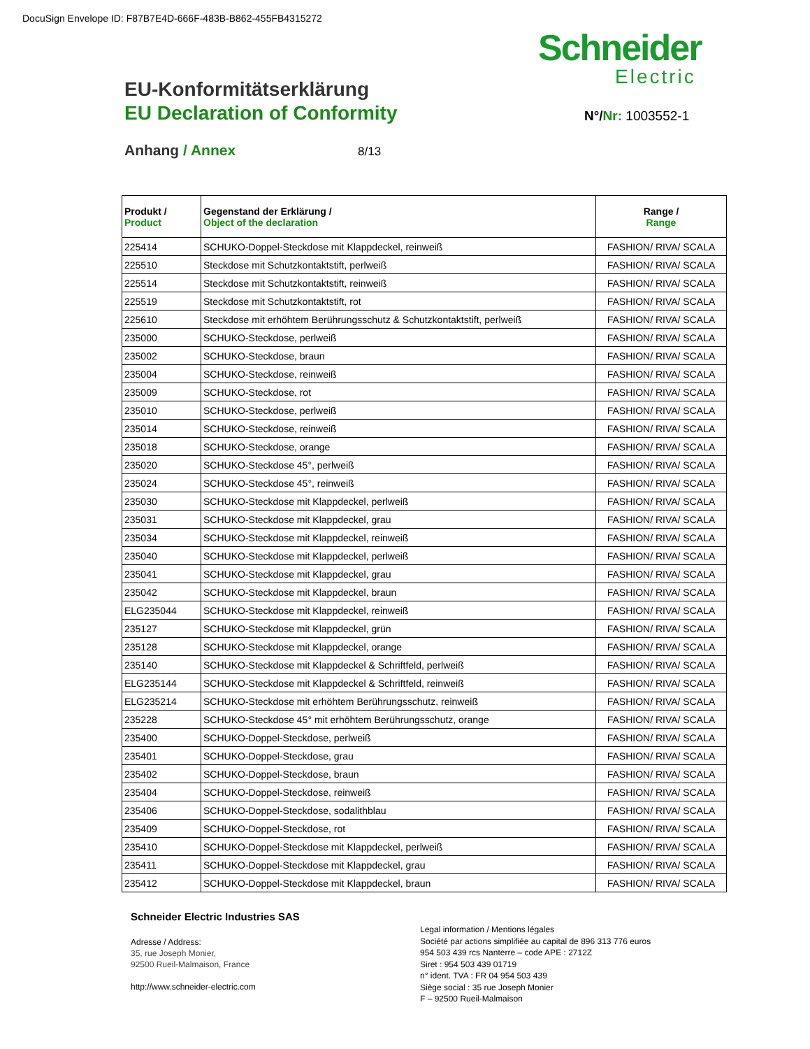DocuSign Envelope ID: F87B7E4D-666F-483B-B862-455FB4315272
Schneider
Electric
EU-Konformitätserklärung
EU Declaration of Conformity N°/Nr: 1003552-1
Anhang / Annex 8/13
| Produkt / Product | Gegenstand der Erklärung / Object of the declaration | Range / Range |
| --- | --- | --- |
| 225414 | SCHUKO-Doppel-Steckdose mit Klappdeckel, reinweiß | FASHION/ RIVA/ SCALA |
| 225510 | Steckdose mit Schutzkontaktstift, perlweiß | FASHION/ RIVA/ SCALA |
| 225514 | Steckdose mit Schutzkontaktstift, reinweiß | FASHION/ RIVA/ SCALA |
| 225519 | Steckdose mit Schutzkontaktstift, rot | FASHION/ RIVA/ SCALA |
| 225610 | Steckdose mit erhöhtem Berührungsschutz & Schutzkontaktstift, perlweiß | FASHION/ RIVA/ SCALA |
| 235000 | SCHUKO-Steckdose, perlweiß | FASHION/ RIVA/ SCALA |
| 235002 | SCHUKO-Steckdose, braun | FASHION/ RIVA/ SCALA |
| 235004 | SCHUKO-Steckdose, reinweiß | FASHION/ RIVA/ SCALA |
| 235009 | SCHUKO-Steckdose, rot | FASHION/ RIVA/ SCALA |
| 235010 | SCHUKO-Steckdose, perlweiß | FASHION/ RIVA/ SCALA |
| 235014 | SCHUKO-Steckdose, reinweiß | FASHION/ RIVA/ SCALA |
| 235018 | SCHUKO-Steckdose, orange | FASHION/ RIVA/ SCALA |
| 235020 | SCHUKO-Steckdose 45°, perlweiß | FASHION/ RIVA/ SCALA |
| 235024 | SCHUKO-Steckdose 45°, reinweiß | FASHION/ RIVA/ SCALA |
| 235030 | SCHUKO-Steckdose mit Klappdeckel, perlweiß | FASHION/ RIVA/ SCALA |
| 235031 | SCHUKO-Steckdose mit Klappdeckel, grau | FASHION/ RIVA/ SCALA |
| 235034 | SCHUKO-Steckdose mit Klappdeckel, reinweiß | FASHION/ RIVA/ SCALA |
| 235040 | SCHUKO-Steckdose mit Klappdeckel, perlweiß | FASHION/ RIVA/ SCALA |
| 235041 | SCHUKO-Steckdose mit Klappdeckel, grau | FASHION/ RIVA/ SCALA |
| 235042 | SCHUKO-Steckdose mit Klappdeckel, braun | FASHION/ RIVA/ SCALA |
| ELG235044 | SCHUKO-Steckdose mit Klappdeckel, reinweiß | FASHION/ RIVA/ SCALA |
| 235127 | SCHUKO-Steckdose mit Klappdeckel, grün | FASHION/ RIVA/ SCALA |
| 235128 | SCHUKO-Steckdose mit Klappdeckel, orange | FASHION/ RIVA/ SCALA |
| 235140 | SCHUKO-Steckdose mit Klappdeckel & Schriftfeld, perlweiß | FASHION/ RIVA/ SCALA |
| ELG235144 | SCHUKO-Steckdose mit Klappdeckel & Schriftfeld, reinweiß | FASHION/ RIVA/ SCALA |
| ELG235214 | SCHUKO-Steckdose mit erhöhtem Berührungsschutz, reinweiß | FASHION/ RIVA/ SCALA |
| 235228 | SCHUKO-Steckdose 45° mit erhöhtem Berührungsschutz, orange | FASHION/ RIVA/ SCALA |
| 235400 | SCHUKO-Doppel-Steckdose, perlweiß | FASHION/ RIVA/ SCALA |
| 235401 | SCHUKO-Doppel-Steckdose, grau | FASHION/ RIVA/ SCALA |
| 235402 | SCHUKO-Doppel-Steckdose, braun | FASHION/ RIVA/ SCALA |
| 235404 | SCHUKO-Doppel-Steckdose, reinweiß | FASHION/ RIVA/ SCALA |
| 235406 | SCHUKO-Doppel-Steckdose, sodalithblau | FASHION/ RIVA/ SCALA |
| 235409 | SCHUKO-Doppel-Steckdose, rot | FASHION/ RIVA/ SCALA |
| 235410 | SCHUKO-Doppel-Steckdose mit Klappdeckel, perlweiß | FASHION/ RIVA/ SCALA |
| 235411 | SCHUKO-Doppel-Steckdose mit Klappdeckel, grau | FASHION/ RIVA/ SCALA |
| 235412 | SCHUKO-Doppel-Steckdose mit Klappdeckel, braun | FASHION/ RIVA/ SCALA |
Schneider Electric Industries SAS
Adresse / Address:
35, rue Joseph Monier,
92500 Rueil-Malmaison, France
http://www.schneider-electric.com
Legal information / Mentions légales
Société par actions simplifiée au capital de 896 313 776 euros
954 503 439 rcs Nanterre – code APE : 2712Z
Siret : 954 503 439 01719
n° ident. TVA : FR 04 954 503 439
Siège social : 35 rue Joseph Monier
F – 92500 Rueil-Malmaison